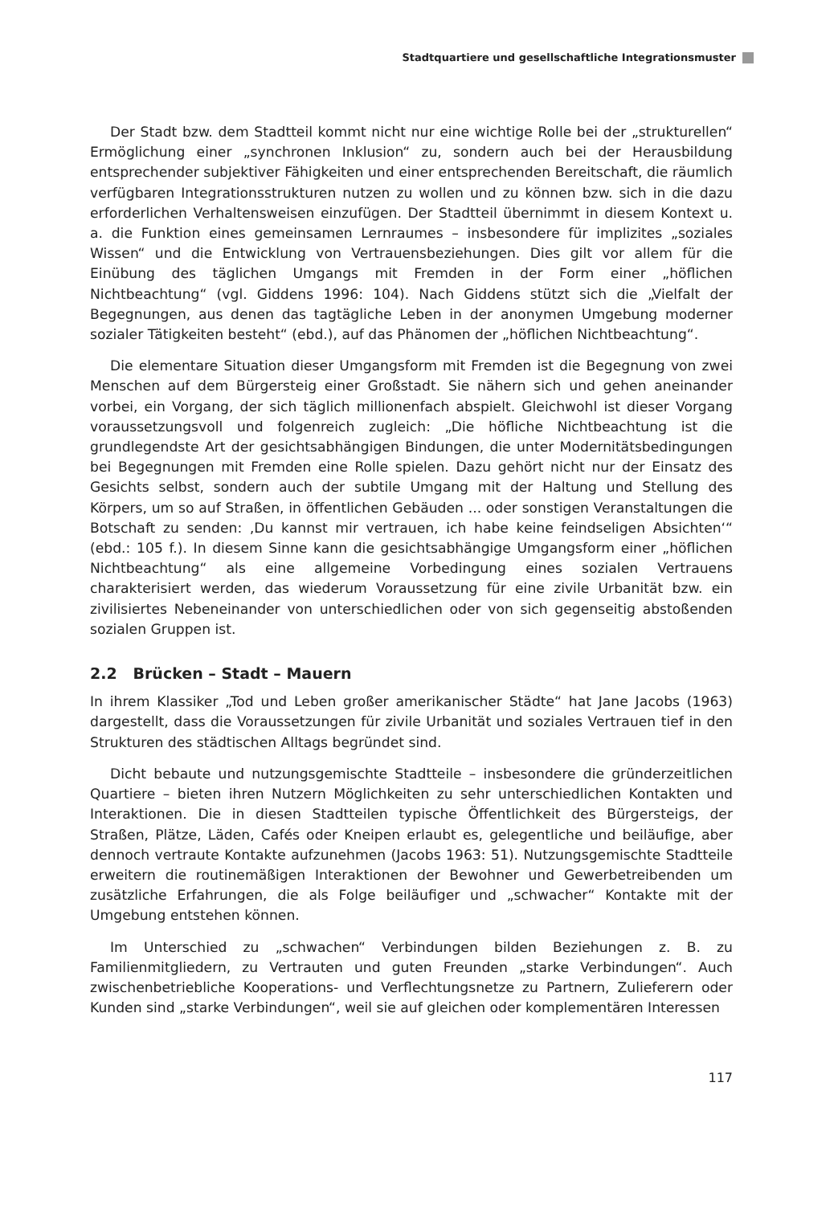Stadtquartiere und gesellschaftliche Integrationsmuster
Der Stadt bzw. dem Stadtteil kommt nicht nur eine wichtige Rolle bei der „strukturellen“ Ermöglichung einer „synchronen Inklusion“ zu, sondern auch bei der Herausbildung entsprechender subjektiver Fähigkeiten und einer entsprechenden Bereitschaft, die räumlich verfügbaren Integrationsstrukturen nutzen zu wollen und zu können bzw. sich in die dazu erforderlichen Verhaltensweisen einzufügen. Der Stadtteil übernimmt in diesem Kontext u. a. die Funktion eines gemeinsamen Lernraumes – insbesondere für implizites „soziales Wissen“ und die Entwicklung von Vertrauensbeziehungen. Dies gilt vor allem für die Einübung des täglichen Umgangs mit Fremden in der Form einer „höflichen Nichtbeachtung“ (vgl. Giddens 1996: 104). Nach Giddens stützt sich die „Vielfalt der Begegnungen, aus denen das tagtägliche Leben in der anonymen Umgebung moderner sozialer Tätigkeiten besteht“ (ebd.), auf das Phänomen der „höflichen Nichtbeachtung“.
Die elementare Situation dieser Umgangsform mit Fremden ist die Begegnung von zwei Menschen auf dem Bürgersteig einer Großstadt. Sie nähern sich und gehen aneinander vorbei, ein Vorgang, der sich täglich millionenfach abspielt. Gleichwohl ist dieser Vorgang voraussetzungsvoll und folgenreich zugleich: „Die höfliche Nichtbeachtung ist die grundlegendste Art der gesichtsabhängigen Bindungen, die unter Modernitätsbedingungen bei Begegnungen mit Fremden eine Rolle spielen. Dazu gehört nicht nur der Einsatz des Gesichts selbst, sondern auch der subtile Umgang mit der Haltung und Stellung des Körpers, um so auf Straßen, in öffentlichen Gebäuden ... oder sonstigen Veranstaltungen die Botschaft zu senden: ‚Du kannst mir vertrauen, ich habe keine feindseligen Absichten‘“ (ebd.: 105 f.). In diesem Sinne kann die gesichtsabhängige Umgangsform einer „höflichen Nichtbeachtung“ als eine allgemeine Vorbedingung eines sozialen Vertrauens charakterisiert werden, das wiederum Voraussetzung für eine zivile Urbanität bzw. ein zivilisiertes Nebeneinander von unterschiedlichen oder von sich gegenseitig abstoßenden sozialen Gruppen ist.
2.2 Brücken – Stadt – Mauern
In ihrem Klassiker „Tod und Leben großer amerikanischer Städte“ hat Jane Jacobs (1963) dargestellt, dass die Voraussetzungen für zivile Urbanität und soziales Vertrauen tief in den Strukturen des städtischen Alltags begründet sind.
Dicht bebaute und nutzungsgemischte Stadtteile – insbesondere die gründerzeitlichen Quartiere – bieten ihren Nutzern Möglichkeiten zu sehr unterschiedlichen Kontakten und Interaktionen. Die in diesen Stadtteilen typische Öffentlichkeit des Bürgersteigs, der Straßen, Plätze, Läden, Cafés oder Kneipen erlaubt es, gelegentliche und beiläufige, aber dennoch vertraute Kontakte aufzunehmen (Jacobs 1963: 51). Nutzungsgemischte Stadtteile erweitern die routinemäßigen Interaktionen der Bewohner und Gewerbetreibenden um zusätzliche Erfahrungen, die als Folge beiläufiger und „schwacher“ Kontakte mit der Umgebung entstehen können.
Im Unterschied zu „schwachen“ Verbindungen bilden Beziehungen z. B. zu Familienmitgliedern, zu Vertrauten und guten Freunden „starke Verbindungen“. Auch zwischenbetriebliche Kooperations- und Verflechtungsnetze zu Partnern, Zulieferern oder Kunden sind „starke Verbindungen“, weil sie auf gleichen oder komplementären Interessen
117